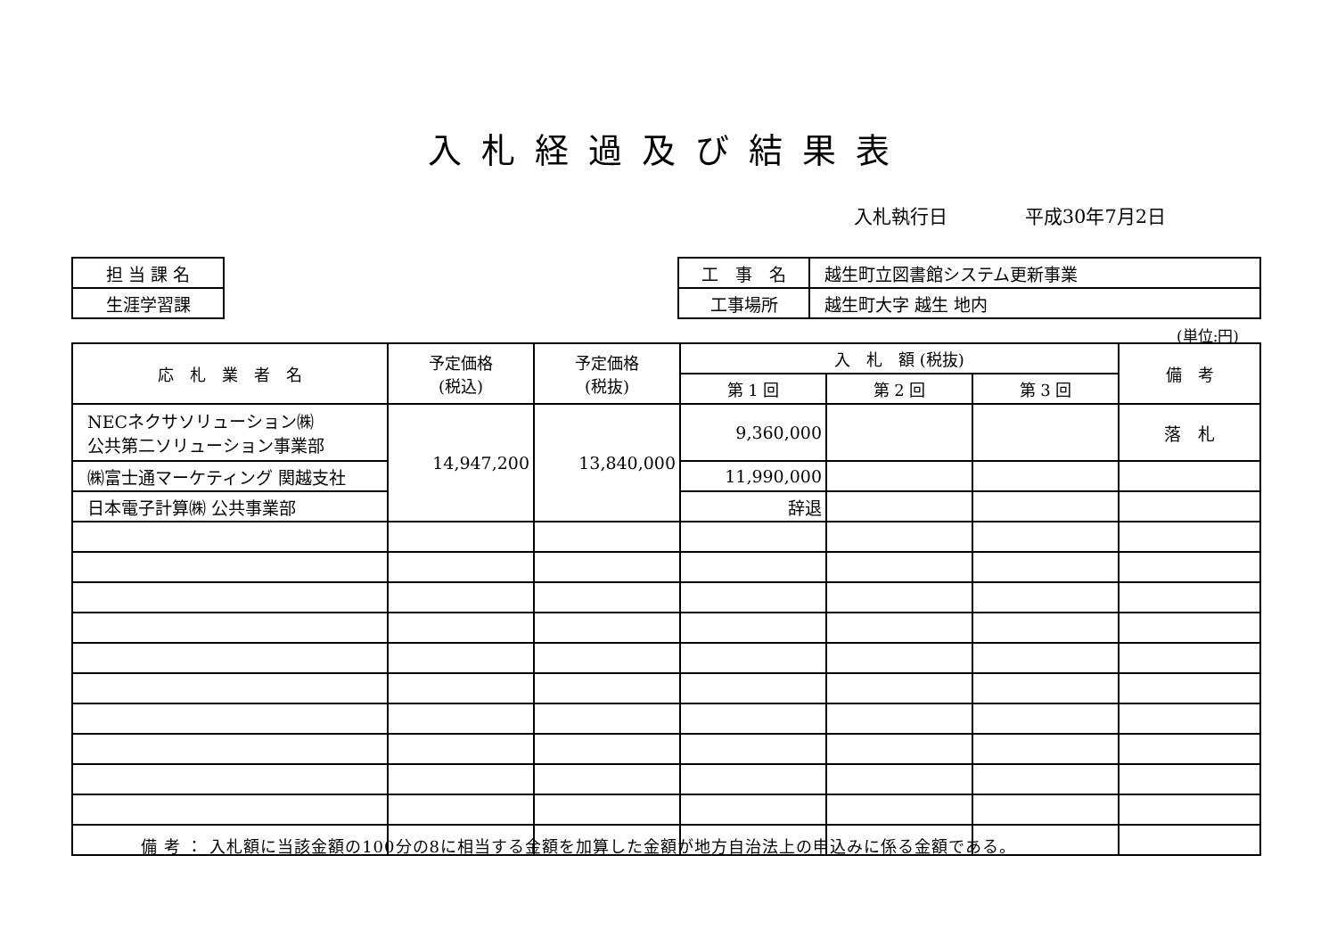入札経過及び結果表
入札執行日 平成30年7月2日
| 担 当 課 名 |
| 生涯学習課 |
| 工 事 名 | 越生町立図書館システム更新事業 |
| 工事場所 | 越生町大字 越生 地内 |
(単位:円)
| 応 札 業 者 名 | 予定価格 (税込) | 予定価格 (税抜) | 入 札 額 (税抜) | | | 備 考 |
| --- | --- | --- | --- | --- | --- | --- |
| | | | 第 1 回 | 第 2 回 | 第 3 回 | |
| NECネクサソリューション㈱ 公共第二ソリューション事業部 | 14,947,200 | 13,840,000 | 9,360,000 | | | 落 札 |
| ㈱富士通マーケティング 関越支社 | | | 11,990,000 | | | |
| 日本電子計算㈱ 公共事業部 | | | 辞退 | | | |
備 考 ： 入札額に当該金額の100分の8に相当する金額を加算した金額が地方自治法上の申込みに係る金額である。